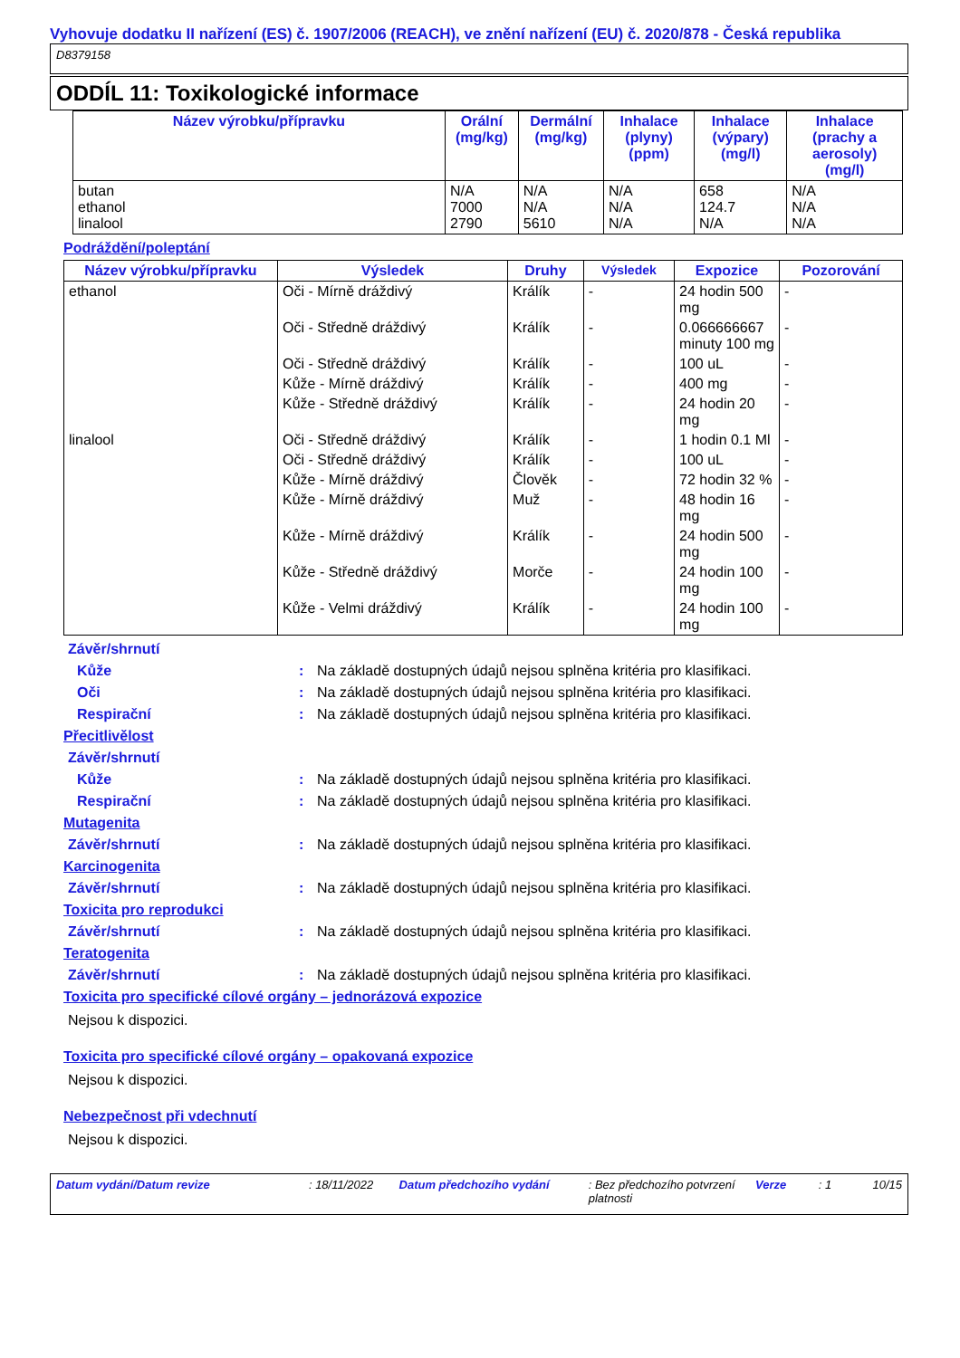Vyhovuje dodatku II nařízení (ES) č. 1907/2006 (REACH), ve znění nařízení (EU) č. 2020/878 - Česká republika
D8379158
ODDÍL 11: Toxikologické informace
| Název výrobku/přípravku | Orální (mg/kg) | Dermální (mg/kg) | Inhalace (plyny) (ppm) | Inhalace (výpary) (mg/l) | Inhalace (prachy a aerosoly) (mg/l) |
| --- | --- | --- | --- | --- | --- |
| butan ethanol linalool | N/A 7000 2790 | N/A N/A 5610 | N/A N/A N/A | 658 124.7 N/A | N/A N/A N/A |
Podráždění/poleptání
| Název výrobku/přípravku | Výsledek | Druhy | Výsledek | Expozice | Pozorování |
| --- | --- | --- | --- | --- | --- |
| ethanol | Oči - Mírně dráždivý | Králík | - | 24 hodin 500 mg | - |
| | Oči - Středně dráždivý | Králík | - | 0.066666667 minuty 100 mg | - |
| | Oči - Středně dráždivý | Králík | - | 100 uL | - |
| | Kůže - Mírně dráždivý | Králík | - | 400 mg | - |
| | Kůže - Středně dráždivý | Králík | - | 24 hodin 20 mg | - |
| linalool | Oči - Středně dráždivý | Králík | - | 1 hodin 0.1 Ml | - |
| | Oči - Středně dráždivý | Králík | - | 100 uL | - |
| | Kůže - Mírně dráždivý | Člověk | - | 72 hodin 32 % | - |
| | Kůže - Mírně dráždivý | Muž | - | 48 hodin 16 mg | - |
| | Kůže - Mírně dráždivý | Králík | - | 24 hodin 500 mg | - |
| | Kůže - Středně dráždivý | Morče | - | 24 hodin 100 mg | - |
| | Kůže - Velmi dráždivý | Králík | - | 24 hodin 100 mg | - |
Závěr/shrnutí
Kůže: Na základě dostupných údajů nejsou splněna kritéria pro klasifikaci.
Oči: Na základě dostupných údajů nejsou splněna kritéria pro klasifikaci.
Respirační: Na základě dostupných údajů nejsou splněna kritéria pro klasifikaci.
Přecitlivělost
Závěr/shrnutí
Kůže: Na základě dostupných údajů nejsou splněna kritéria pro klasifikaci.
Respirační: Na základě dostupných údajů nejsou splněna kritéria pro klasifikaci.
Mutagenita
Závěr/shrnutí: Na základě dostupných údajů nejsou splněna kritéria pro klasifikaci.
Karcinogenita
Závěr/shrnutí: Na základě dostupných údajů nejsou splněna kritéria pro klasifikaci.
Toxicita pro reprodukci
Závěr/shrnutí: Na základě dostupných údajů nejsou splněna kritéria pro klasifikaci.
Teratogenita
Závěr/shrnutí: Na základě dostupných údajů nejsou splněna kritéria pro klasifikaci.
Toxicita pro specifické cílové orgány – jednorázová expozice
Nejsou k dispozici.
Toxicita pro specifické cílové orgány – opakovaná expozice
Nejsou k dispozici.
Nebezpečnost při vdechnutí
Nejsou k dispozici.
Datum vydání/Datum revize: 18/11/2022 Datum předchozího vydání: Bez předchozího potvrzení platnosti Verze: 1 10/15